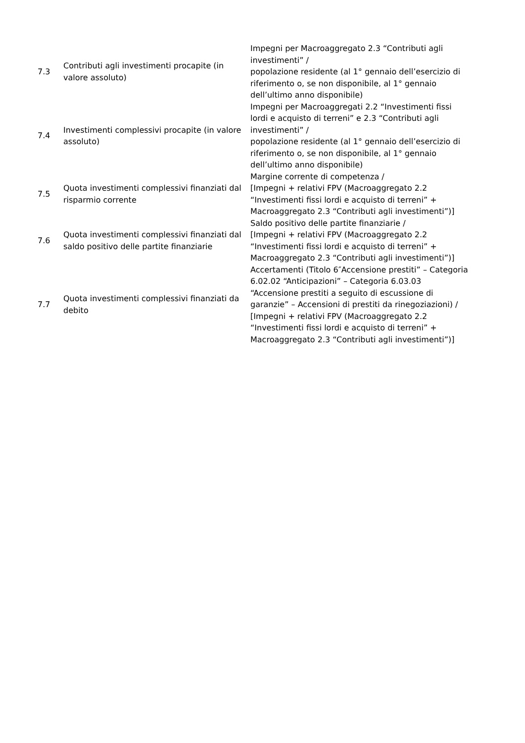| 7.3 | Contributi agli investimenti procapite (in valore assoluto) | Impegni per Macroaggregato 2.3 “Contributi agli investimenti” / popolazione residente (al 1° gennaio dell’esercizio di riferimento o, se non disponibile, al 1° gennaio dell’ultimo anno disponibile) |
| 7.4 | Investimenti complessivi procapite (in valore assoluto) | Impegni per Macroaggregati 2.2 “Investimenti fissi lordi e acquisto di terreni” e 2.3 “Contributi agli investimenti” / popolazione residente (al 1° gennaio dell’esercizio di riferimento o, se non disponibile, al 1° gennaio dell’ultimo anno disponibile) |
| 7.5 | Quota investimenti complessivi finanziati dal risparmio corrente | Margine corrente di competenza / [Impegni + relativi FPV (Macroaggregato 2.2 “Investimenti fissi lordi e acquisto di terreni” + Macroaggregato 2.3 “Contributi agli investimenti”)] |
| 7.6 | Quota investimenti complessivi finanziati dal saldo positivo delle partite finanziarie | Saldo positivo delle partite finanziarie / [Impegni + relativi FPV (Macroaggregato 2.2 “Investimenti fissi lordi e acquisto di terreni” + Macroaggregato 2.3 “Contributi agli investimenti”)] |
| 7.7 | Quota investimenti complessivi finanziati da debito | Accertamenti (Titolo 6″Accensione prestiti” – Categoria 6.02.02 “Anticipazioni” – Categoria 6.03.03 “Accensione prestiti a seguito di escussione di garanzie” – Accensioni di prestiti da rinegoziazioni) / [Impegni + relativi FPV (Macroaggregato 2.2 “Investimenti fissi lordi e acquisto di terreni” + Macroaggregato 2.3 “Contributi agli investimenti”)] |